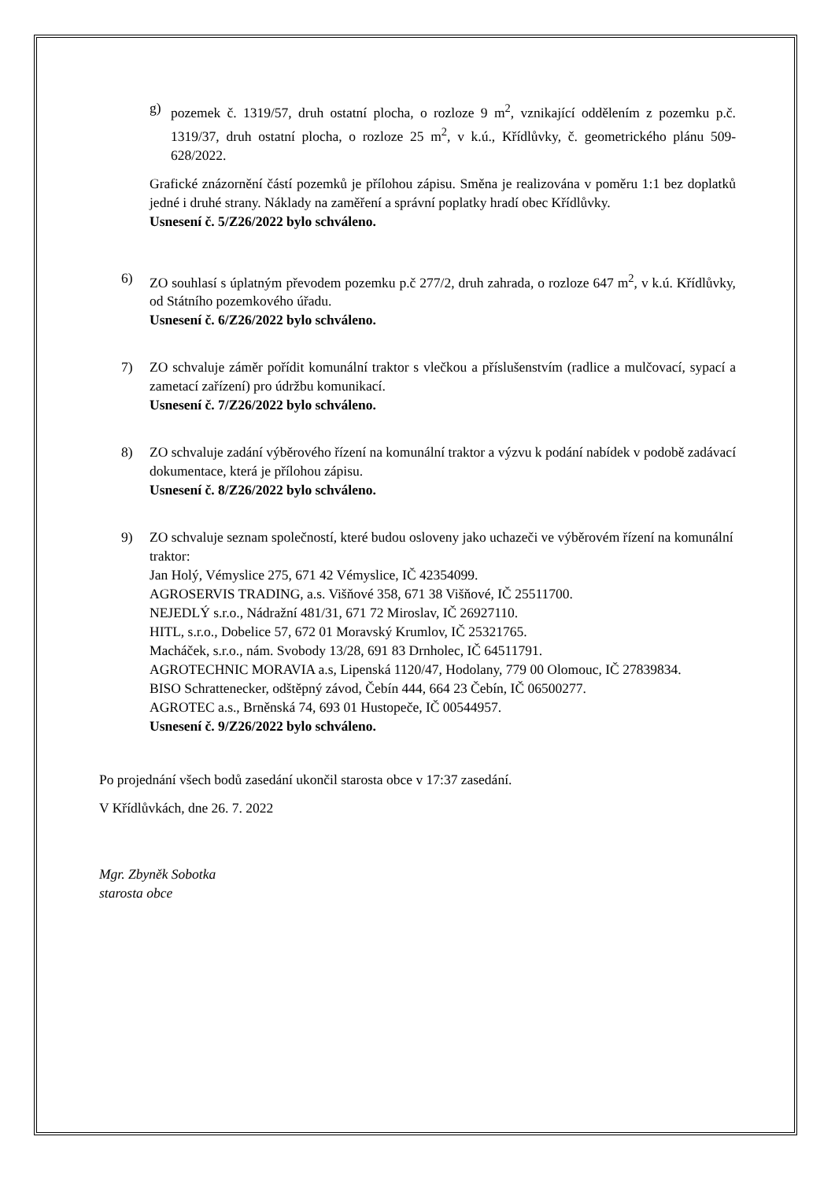g) pozemek č. 1319/57, druh ostatní plocha, o rozloze 9 m<sup>2</sup>, vznikající oddělením z pozemku p.č. 1319/37, druh ostatní plocha, o rozloze 25 m<sup>2</sup>, v k.ú., Křídlůvky, č. geometrického plánu 509-628/2022.
Grafické znázornění částí pozemků je přílohou zápisu. Směna je realizována v poměru 1:1 bez doplatků jedné i druhé strany. Náklady na zaměření a správní poplatky hradí obec Křídlůvky.
Usnesení č. 5/Z26/2022 bylo schváleno.
6) ZO souhlasí s úplatným převodem pozemku p.č 277/2, druh zahrada, o rozloze 647 m<sup>2</sup>, v k.ú. Křídlůvky, od Státního pozemkového úřadu.
Usnesení č. 6/Z26/2022 bylo schváleno.
7) ZO schvaluje záměr pořídit komunální traktor s vlečkou a příslušenstvím (radlice a mulčovací, sypací a zametací zařízení) pro údržbu komunikací.
Usnesení č. 7/Z26/2022 bylo schváleno.
8) ZO schvaluje zadání výběrového řízení na komunální traktor a výzvu k podání nabídek v podobě zadávací dokumentace, která je přílohou zápisu.
Usnesení č. 8/Z26/2022 bylo schváleno.
9) ZO schvaluje seznam společností, které budou osloveny jako uchazeči ve výběrovém řízení na komunální traktor:
Jan Holý, Vémyslice 275, 671 42 Vémyslice, IČ 42354099.
AGROSERVIS TRADING, a.s. Višňové 358, 671 38 Višňové, IČ 25511700.
NEJEDLÝ s.r.o., Nádražní 481/31, 671 72 Miroslav, IČ 26927110.
HITL, s.r.o., Dobelice 57, 672 01 Moravský Krumlov, IČ 25321765.
Macháček, s.r.o., nám. Svobody 13/28, 691 83 Drnholec, IČ 64511791.
AGROTECHNIC MORAVIA a.s, Lipenská 1120/47, Hodolany, 779 00 Olomouc, IČ 27839834.
BISO Schrattenecker, odštěpný závod, Čebín 444, 664 23 Čebín, IČ 06500277.
AGROTEC a.s., Brněnská 74, 693 01 Hustopeče, IČ 00544957.
Usnesení č. 9/Z26/2022 bylo schváleno.
Po projednání všech bodů zasedání ukončil starosta obce v 17:37 zasedání.
V Křídlůvkách, dne 26. 7. 2022
Mgr. Zbyněk Sobotka
starosta obce